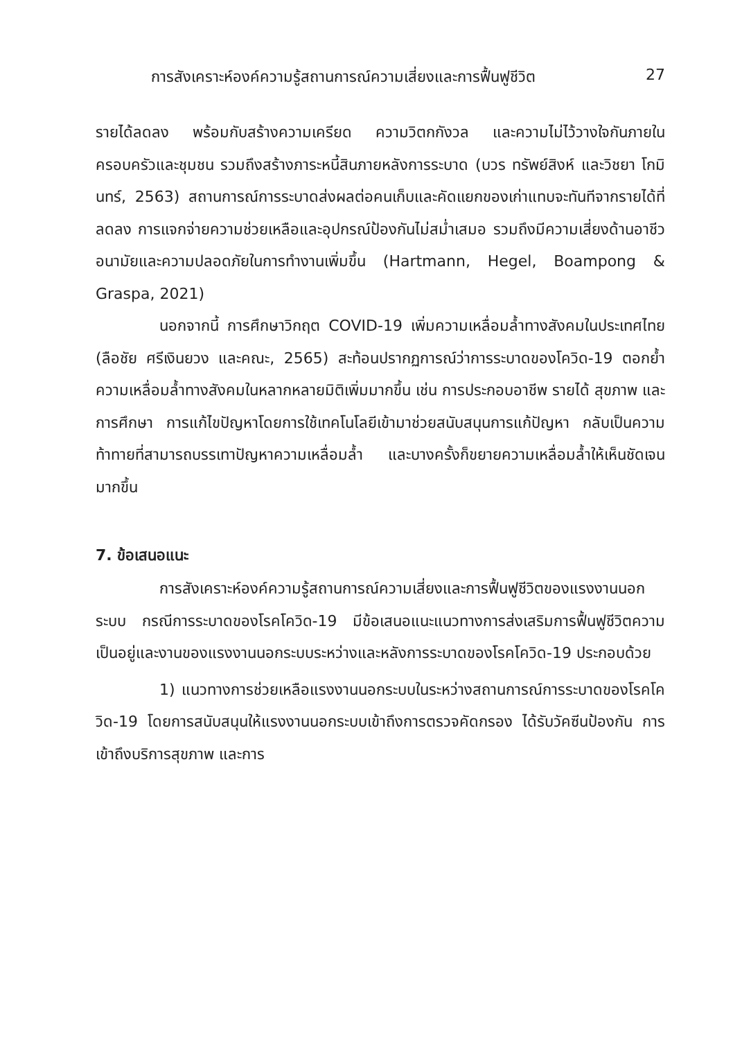การสังเคราะห์องค์ความรู้สถานการณ์ความเสี่ยงและการฟื้นฟูชีวิต 27
รายได้ลดลง พร้อมกับสร้างความเครียด ความวิตกกังวล และความไม่ไว้วางใจกันภายในครอบครัวและชุมชน รวมถึงสร้างภาระหนี้สินภายหลังการระบาด (บวร ทรัพย์สิงห์ และวิชยา โกมินทร์, 2563) สถานการณ์การระบาดส่งผลต่อคนเก็บและคัดแยกของเก่าแทบจะทันทีจากรายได้ที่ลดลง การแจกจ่ายความช่วยเหลือและอุปกรณ์ป้องกันไม่สม่ำเสมอ รวมถึงมีความเสี่ยงด้านอาชีว อนามัยและความปลอดภัยในการทำงานเพิ่มขึ้น (Hartmann, Hegel, Boampong & Graspa, 2021)
นอกจากนี้ การศึกษาวิกฤต COVID-19 เพิ่มความเหลื่อมล้ำทางสังคมในประเทศไทย (ลือชัย ศรีเงินยวง และคณะ, 2565) สะท้อนปรากฏการณ์ว่าการระบาดของโควิด-19 ตอกย้ำความเหลื่อมล้ำทางสังคมในหลากหลายมิติเพิ่มมากขึ้น เช่น การประกอบอาชีพ รายได้ สุขภาพ และการศึกษา การแก้ไขปัญหาโดยการใช้เทคโนโลยีเข้ามาช่วยสนับสนุนการแก้ปัญหา กลับเป็นความท้าทายที่สามารถบรรเทาปัญหาความเหลื่อมล้ำ และบางครั้งก็ขยายความเหลื่อมล้ำให้เห็นชัดเจนมากขึ้น
7. ข้อเสนอแนะ
การสังเคราะห์องค์ความรู้สถานการณ์ความเสี่ยงและการฟื้นฟูชีวิตของแรงงานนอกระบบ กรณีการระบาดของโรคโควิด-19 มีข้อเสนอแนะแนวทางการส่งเสริมการฟื้นฟูชีวิตความเป็นอยู่และงานของแรงงานนอกระบบระหว่างและหลังการระบาดของโรคโควิด-19 ประกอบด้วย
1) แนวทางการช่วยเหลือแรงงานนอกระบบในระหว่างสถานการณ์การระบาดของโรคโควิด-19 โดยการสนับสนุนให้แรงงานนอกระบบเข้าถึงการตรวจคัดกรอง ได้รับวัคซีนป้องกัน การเข้าถึงบริการสุขภาพ และการ